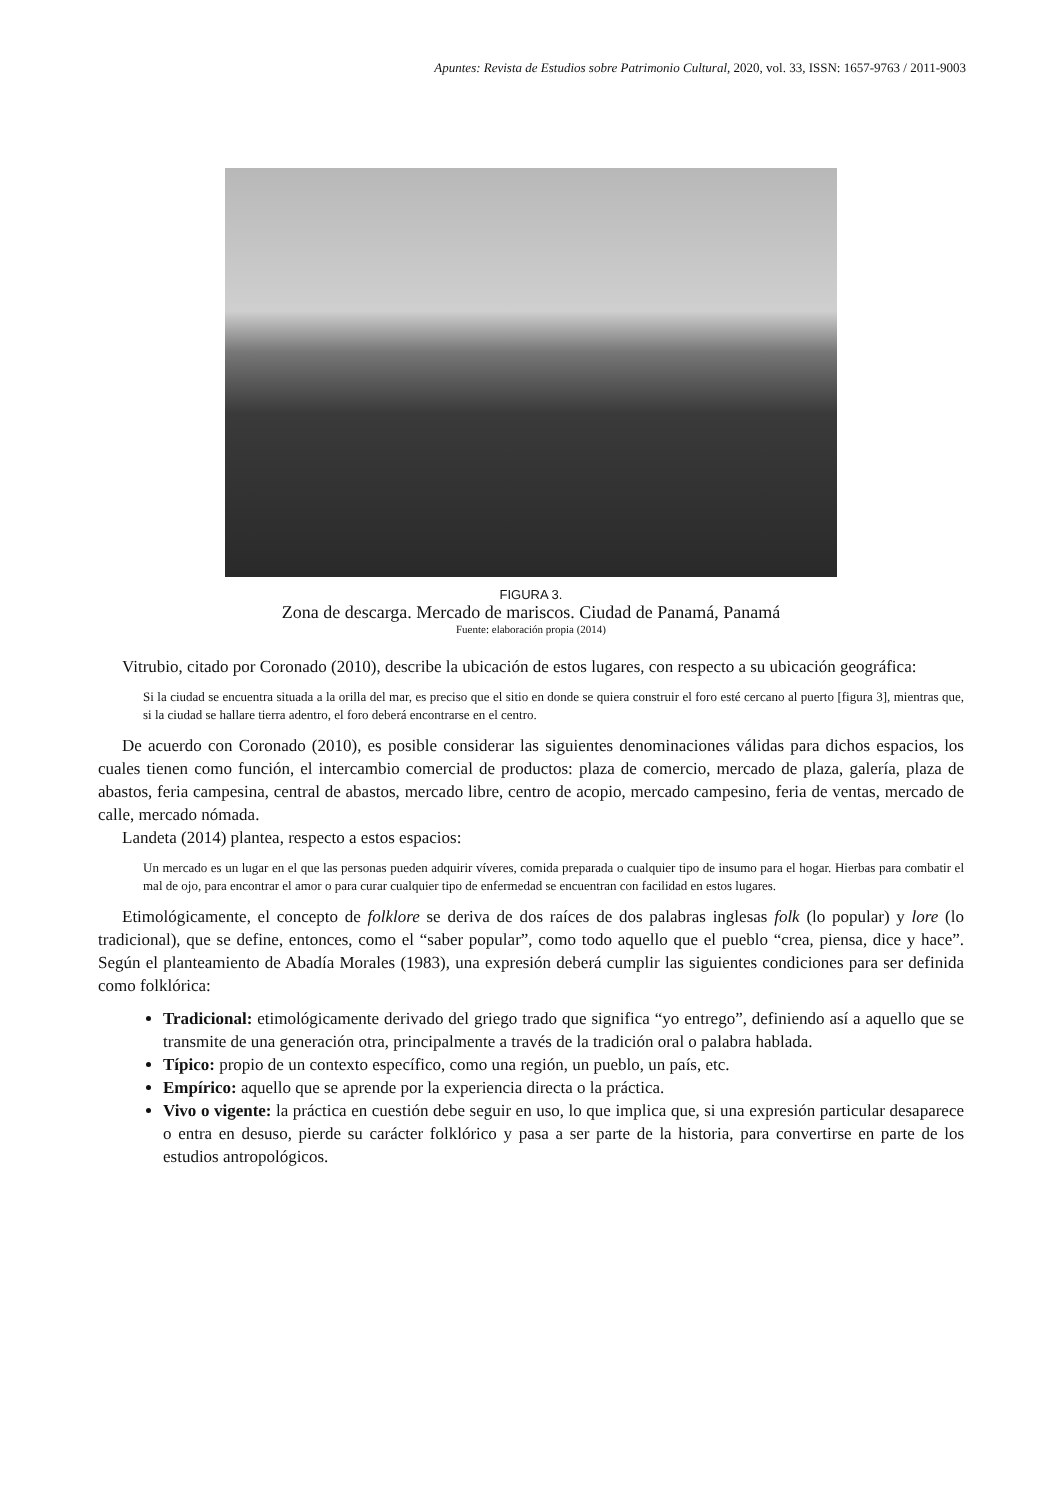Apuntes: Revista de Estudios sobre Patrimonio Cultural, 2020, vol. 33, ISSN: 1657-9763 / 2011-9003
FIGURA 3.
Zona de descarga. Mercado de mariscos. Ciudad de Panamá, Panamá
Fuente: elaboración propia (2014)
Vitrubio, citado por Coronado (2010), describe la ubicación de estos lugares, con respecto a su ubicación geográfica:
Si la ciudad se encuentra situada a la orilla del mar, es preciso que el sitio en donde se quiera construir el foro esté cercano al puerto [figura 3], mientras que, si la ciudad se hallare tierra adentro, el foro deberá encontrarse en el centro.
De acuerdo con Coronado (2010), es posible considerar las siguientes denominaciones válidas para dichos espacios, los cuales tienen como función, el intercambio comercial de productos: plaza de comercio, mercado de plaza, galería, plaza de abastos, feria campesina, central de abastos, mercado libre, centro de acopio, mercado campesino, feria de ventas, mercado de calle, mercado nómada.
Landeta (2014) plantea, respecto a estos espacios:
Un mercado es un lugar en el que las personas pueden adquirir víveres, comida preparada o cualquier tipo de insumo para el hogar. Hierbas para combatir el mal de ojo, para encontrar el amor o para curar cualquier tipo de enfermedad se encuentran con facilidad en estos lugares.
Etimológicamente, el concepto de folklore se deriva de dos raíces de dos palabras inglesas folk (lo popular) y lore (lo tradicional), que se define, entonces, como el “saber popular”, como todo aquello que el pueblo “crea, piensa, dice y hace”. Según el planteamiento de Abadía Morales (1983), una expresión deberá cumplir las siguientes condiciones para ser definida como folklórica:
Tradicional: etimológicamente derivado del griego trado que significa “yo entrego”, definiendo así a aquello que se transmite de una generación otra, principalmente a través de la tradición oral o palabra hablada.
Típico: propio de un contexto específico, como una región, un pueblo, un país, etc.
Empírico: aquello que se aprende por la experiencia directa o la práctica.
Vivo o vigente: la práctica en cuestión debe seguir en uso, lo que implica que, si una expresión particular desaparece o entra en desuso, pierde su carácter folklórico y pasa a ser parte de la historia, para convertirse en parte de los estudios antropológicos.